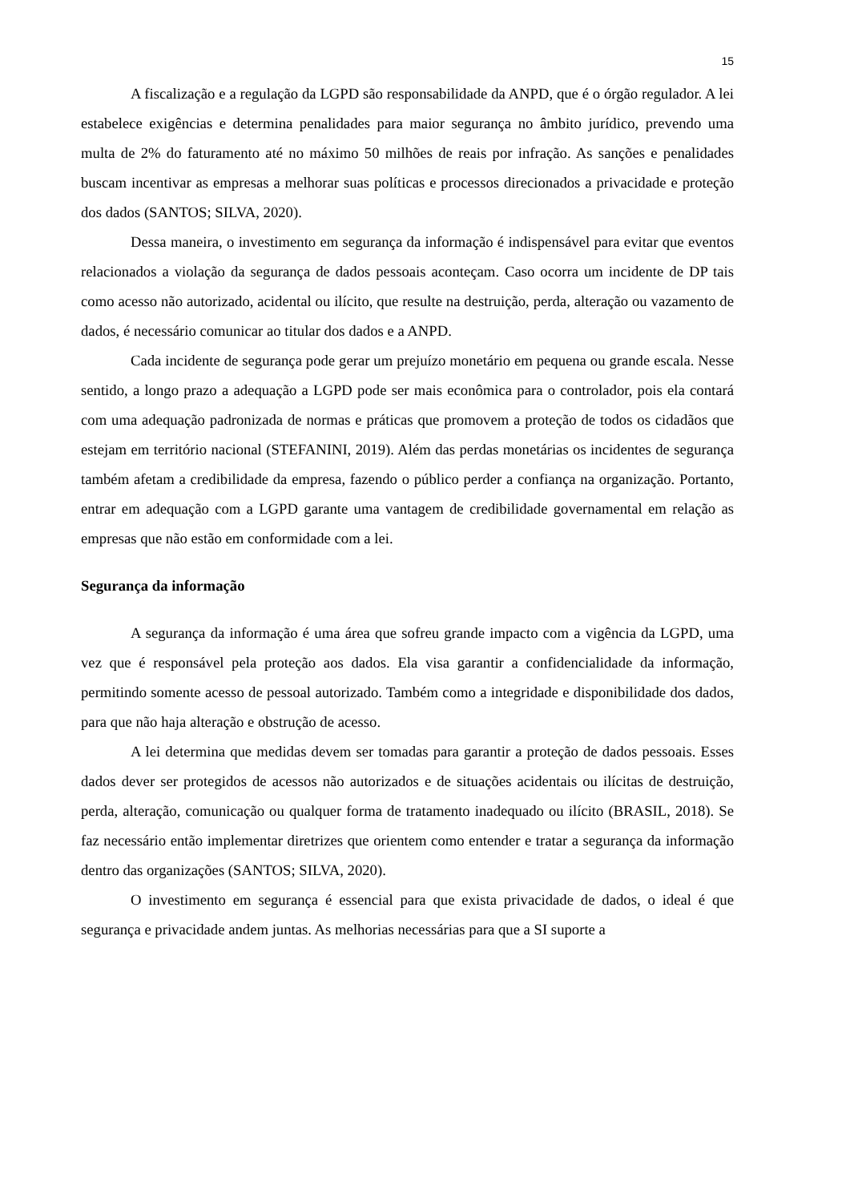15
A fiscalização e a regulação da LGPD são responsabilidade da ANPD, que é o órgão regulador. A lei estabelece exigências e determina penalidades para maior segurança no âmbito jurídico, prevendo uma multa de 2% do faturamento até no máximo 50 milhões de reais por infração. As sanções e penalidades buscam incentivar as empresas a melhorar suas políticas e processos direcionados a privacidade e proteção dos dados (SANTOS; SILVA, 2020).
Dessa maneira, o investimento em segurança da informação é indispensável para evitar que eventos relacionados a violação da segurança de dados pessoais aconteçam. Caso ocorra um incidente de DP tais como acesso não autorizado, acidental ou ilícito, que resulte na destruição, perda, alteração ou vazamento de dados, é necessário comunicar ao titular dos dados e a ANPD.
Cada incidente de segurança pode gerar um prejuízo monetário em pequena ou grande escala. Nesse sentido, a longo prazo a adequação a LGPD pode ser mais econômica para o controlador, pois ela contará com uma adequação padronizada de normas e práticas que promovem a proteção de todos os cidadãos que estejam em território nacional (STEFANINI, 2019). Além das perdas monetárias os incidentes de segurança também afetam a credibilidade da empresa, fazendo o público perder a confiança na organização. Portanto, entrar em adequação com a LGPD garante uma vantagem de credibilidade governamental em relação as empresas que não estão em conformidade com a lei.
Segurança da informação
A segurança da informação é uma área que sofreu grande impacto com a vigência da LGPD, uma vez que é responsável pela proteção aos dados. Ela visa garantir a confidencialidade da informação, permitindo somente acesso de pessoal autorizado. Também como a integridade e disponibilidade dos dados, para que não haja alteração e obstrução de acesso.
A lei determina que medidas devem ser tomadas para garantir a proteção de dados pessoais. Esses dados dever ser protegidos de acessos não autorizados e de situações acidentais ou ilícitas de destruição, perda, alteração, comunicação ou qualquer forma de tratamento inadequado ou ilícito (BRASIL, 2018). Se faz necessário então implementar diretrizes que orientem como entender e tratar a segurança da informação dentro das organizações (SANTOS; SILVA, 2020).
O investimento em segurança é essencial para que exista privacidade de dados, o ideal é que segurança e privacidade andem juntas. As melhorias necessárias para que a SI suporte a